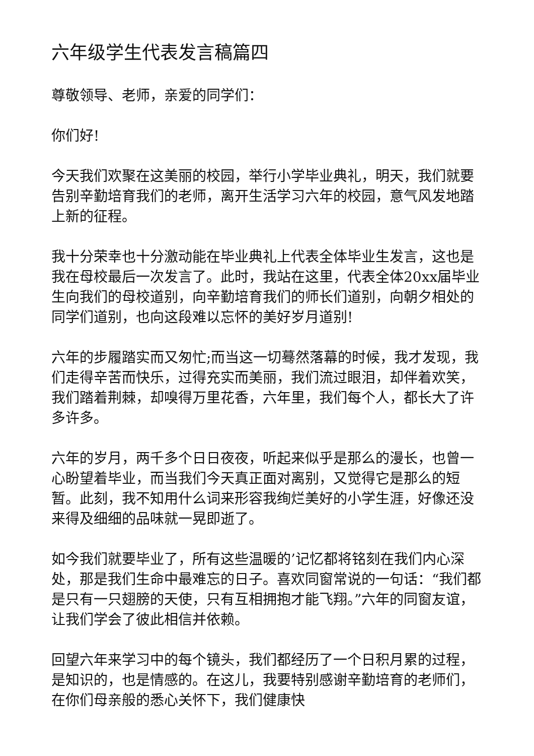六年级学生代表发言稿篇四
尊敬领导、老师，亲爱的同学们：
你们好!
今天我们欢聚在这美丽的校园，举行小学毕业典礼，明天，我们就要告别辛勤培育我们的老师，离开生活学习六年的校园，意气风发地踏上新的征程。
我十分荣幸也十分激动能在毕业典礼上代表全体毕业生发言，这也是我在母校最后一次发言了。此时，我站在这里，代表全体20xx届毕业生向我们的母校道别，向辛勤培育我们的师长们道别，向朝夕相处的同学们道别，也向这段难以忘怀的美好岁月道别!
六年的步履踏实而又匆忙;而当这一切蓦然落幕的时候，我才发现，我们走得辛苦而快乐，过得充实而美丽，我们流过眼泪，却伴着欢笑，我们踏着荆棘，却嗅得万里花香，六年里，我们每个人，都长大了许多许多。
六年的岁月，两千多个日日夜夜，听起来似乎是那么的漫长，也曾一心盼望着毕业，而当我们今天真正面对离别，又觉得它是那么的短暂。此刻，我不知用什么词来形容我绚烂美好的小学生涯，好像还没来得及细细的品味就一晃即逝了。
如今我们就要毕业了，所有这些温暖的’记忆都将铭刻在我们内心深处，那是我们生命中最难忘的日子。喜欢同窗常说的一句话：“我们都是只有一只翅膀的天使，只有互相拥抱才能飞翔。”六年的同窗友谊，让我们学会了彼此相信并依赖。
回望六年来学习中的每个镜头，我们都经历了一个日积月累的过程，是知识的，也是情感的。在这儿，我要特别感谢辛勤培育的老师们，在你们母亲般的悉心关怀下，我们健康快